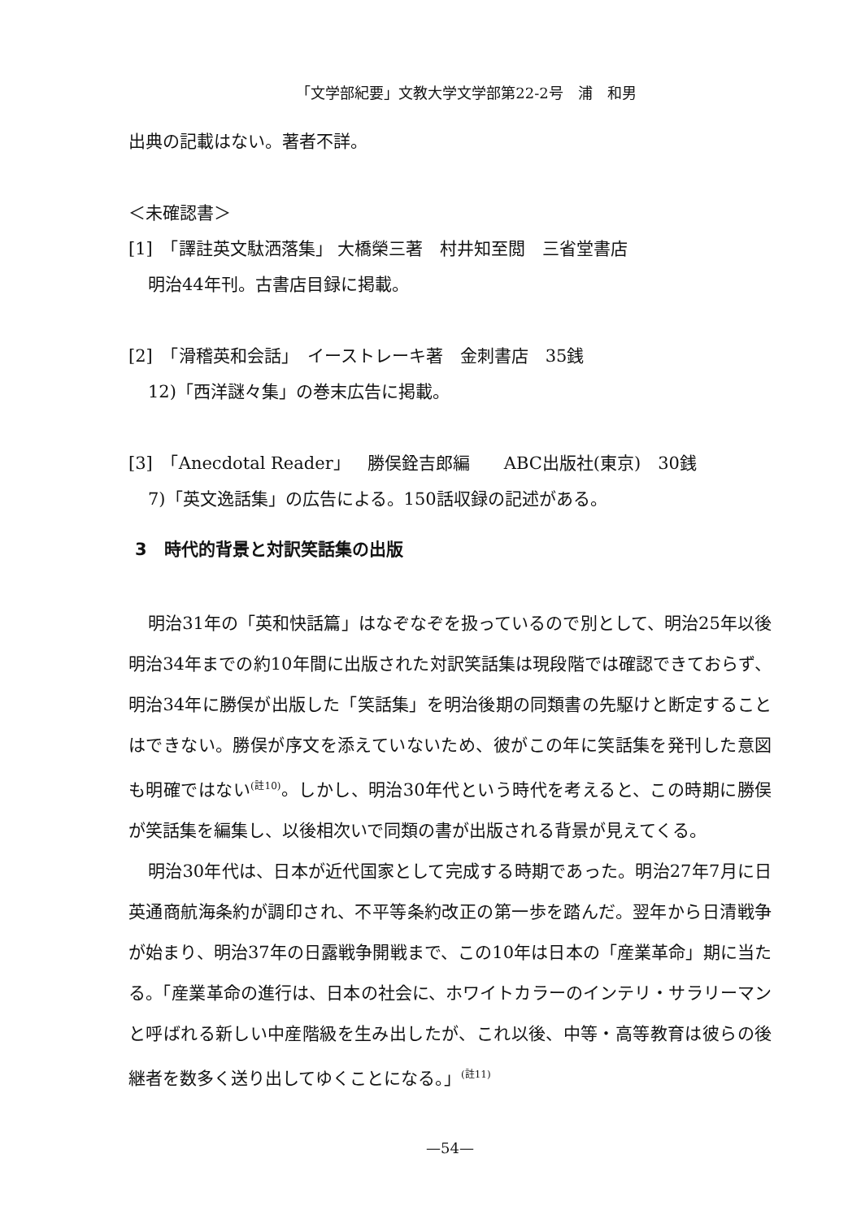「文学部紀要」文教大学文学部第22-2号　浦　和男
出典の記載はない。著者不詳。
＜未確認書＞
[1]　「譯註英文駄洒落集」 大橋榮三著　村井知至閲　三省堂書店
明治44年刊。古書店目録に掲載。
[2]　「滑稽英和会話」　イーストレーキ著　金刺書店　35銭
12)「西洋謎々集」の巻末広告に掲載。
[3]　「Anecdotal Reader」　勝俣銓吉郎編　　ABC出版社(東京)　30銭
7)「英文逸話集」の広告による。150話収録の記述がある。
3　時代的背景と対訳笑話集の出版
明治31年の「英和快話篇」はなぞなぞを扱っているので別として、明治25年以後明治34年までの約10年間に出版された対訳笑話集は現段階では確認できておらず、明治34年に勝俣が出版した「笑話集」を明治後期の同類書の先駆けと断定することはできない。勝俣が序文を添えていないため、彼がこの年に笑話集を発刊した意図も明確ではない<sup>(註10)</sup>。しかし、明治30年代という時代を考えると、この時期に勝俣が笑話集を編集し、以後相次いで同類の書が出版される背景が見えてくる。
明治30年代は、日本が近代国家として完成する時期であった。明治27年7月に日英通商航海条約が調印され、不平等条約改正の第一歩を踏んだ。翌年から日清戦争が始まり、明治37年の日露戦争開戦まで、この10年は日本の「産業革命」期に当たる。「産業革命の進行は、日本の社会に、ホワイトカラーのインテリ・サラリーマンと呼ばれる新しい中産階級を生み出したが、これ以後、中等・高等教育は彼らの後継者を数多く送り出してゆくことになる。」<sup>(註11)</sup>
—54—